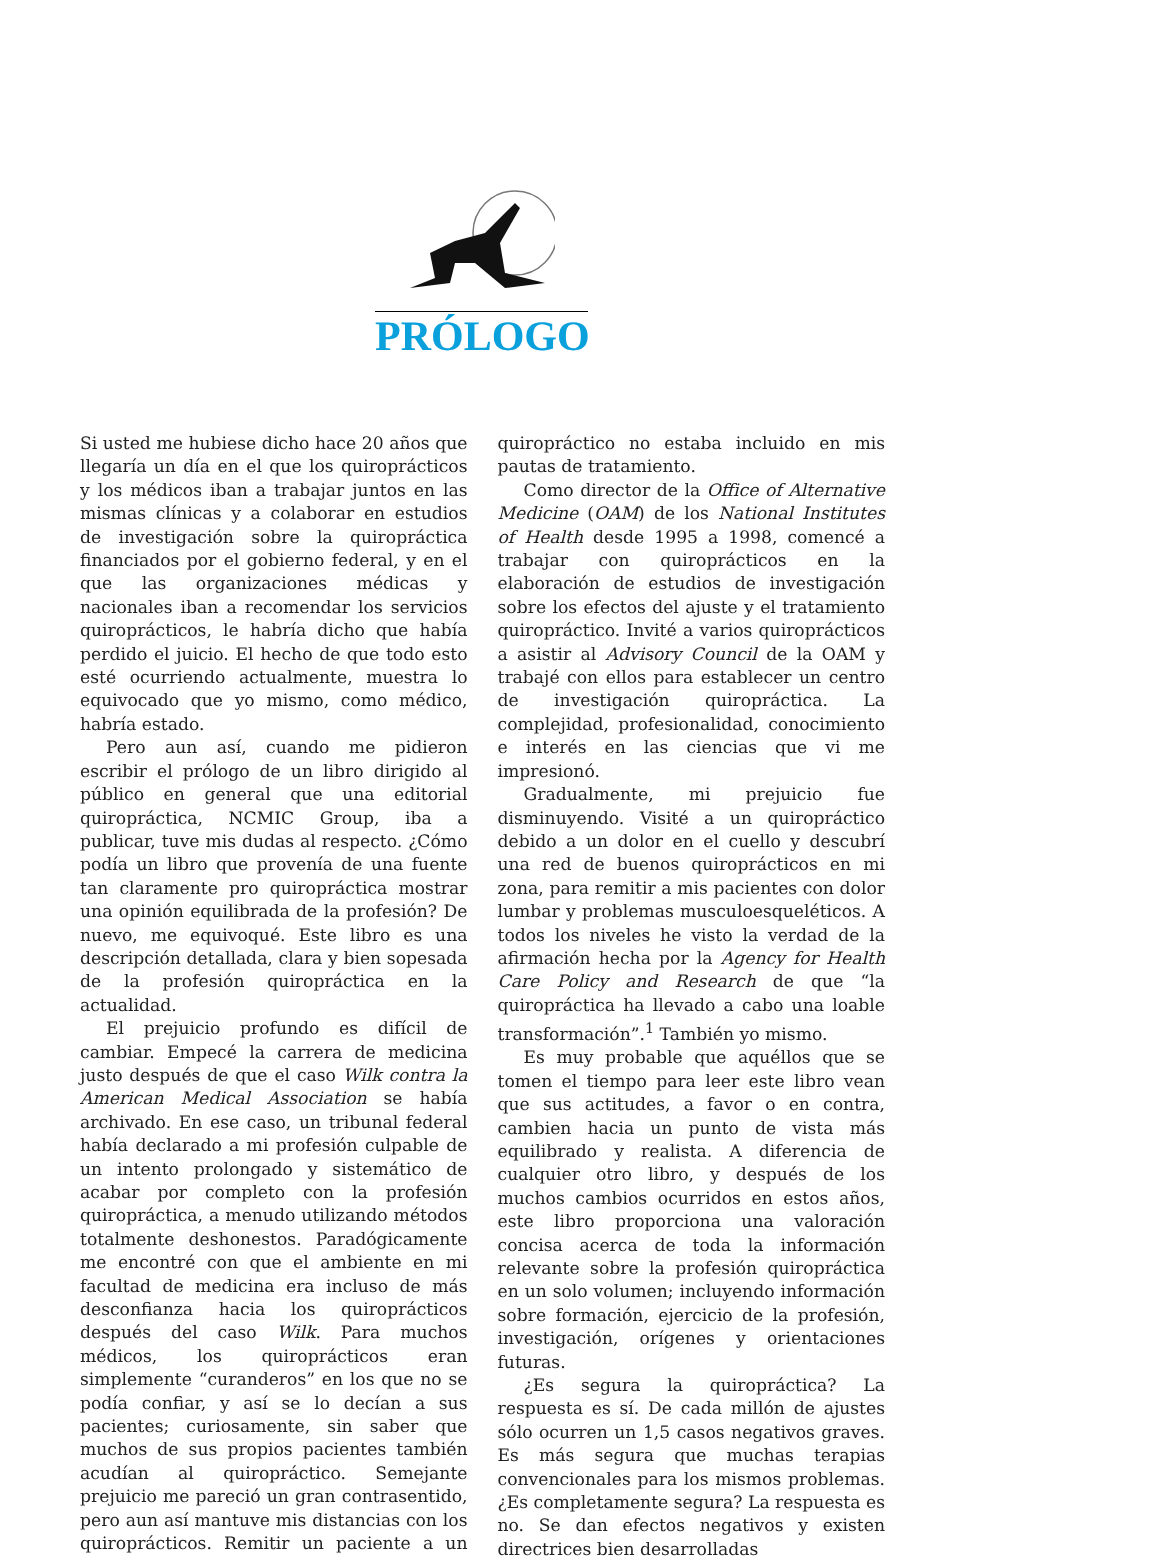PRÓLOGO
Si usted me hubiese dicho hace 20 años que llegaría un día en el que los quiroprácticos y los médicos iban a trabajar juntos en las mismas clínicas y a colaborar en estudios de investigación sobre la quiropráctica financiados por el gobierno federal, y en el que las organizaciones médicas y nacionales iban a recomendar los servicios quiroprácticos, le habría dicho que había perdido el juicio. El hecho de que todo esto esté ocurriendo actualmente, muestra lo equivocado que yo mismo, como médico, habría estado.
Pero aun así, cuando me pidieron escribir el prólogo de un libro dirigido al público en general que una editorial quiropráctica, NCMIC Group, iba a publicar, tuve mis dudas al respecto. ¿Cómo podía un libro que provenía de una fuente tan claramente pro quiropráctica mostrar una opinión equilibrada de la profesión? De nuevo, me equivoqué. Este libro es una descripción detallada, clara y bien sopesada de la profesión quiropráctica en la actualidad.
El prejuicio profundo es difícil de cambiar. Empecé la carrera de medicina justo después de que el caso Wilk contra la American Medical Association se había archivado. En ese caso, un tribunal federal había declarado a mi profesión culpable de un intento prolongado y sistemático de acabar por completo con la profesión quiropráctica, a menudo utilizando métodos totalmente deshonestos. Paradógicamente me encontré con que el ambiente en mi facultad de medicina era incluso de más desconfianza hacia los quiroprácticos después del caso Wilk. Para muchos médicos, los quiroprácticos eran simplemente “curanderos” en los que no se podía confiar, y así se lo decían a sus pacientes; curiosamente, sin saber que muchos de sus propios pacientes también acudían al quiropráctico. Semejante prejuicio me pareció un gran contrasentido, pero aun así mantuve mis distancias con los quiroprácticos. Remitir un paciente a un quiropráctico no estaba incluido en mis pautas de tratamiento.
Como director de la Office of Alternative Medicine (OAM) de los National Institutes of Health desde 1995 a 1998, comencé a trabajar con quiroprácticos en la elaboración de estudios de investigación sobre los efectos del ajuste y el tratamiento quiropráctico. Invité a varios quiroprácticos a asistir al Advisory Council de la OAM y trabajé con ellos para establecer un centro de investigación quiropráctica. La complejidad, profesionalidad, conocimiento e interés en las ciencias que vi me impresionó.
Gradualmente, mi prejuicio fue disminuyendo. Visité a un quiropráctico debido a un dolor en el cuello y descubrí una red de buenos quiroprácticos en mi zona, para remitir a mis pacientes con dolor lumbar y problemas musculoesqueléticos. A todos los niveles he visto la verdad de la afirmación hecha por la Agency for Health Care Policy and Research de que “la quiropráctica ha llevado a cabo una loable transformación”.<sup>1</sup> También yo mismo.
Es muy probable que aquéllos que se tomen el tiempo para leer este libro vean que sus actitudes, a favor o en contra, cambien hacia un punto de vista más equilibrado y realista. A diferencia de cualquier otro libro, y después de los muchos cambios ocurridos en estos años, este libro proporciona una valoración concisa acerca de toda la información relevante sobre la profesión quiropráctica en un solo volumen; incluyendo información sobre formación, ejercicio de la profesión, investigación, orígenes y orientaciones futuras.
¿Es segura la quiropráctica? La respuesta es sí. De cada millón de ajustes sólo ocurren un 1,5 casos negativos graves. Es más segura que muchas terapias convencionales para los mismos problemas. ¿Es completamente segura? La respuesta es no. Se dan efectos negativos y existen directrices bien desarrolladas